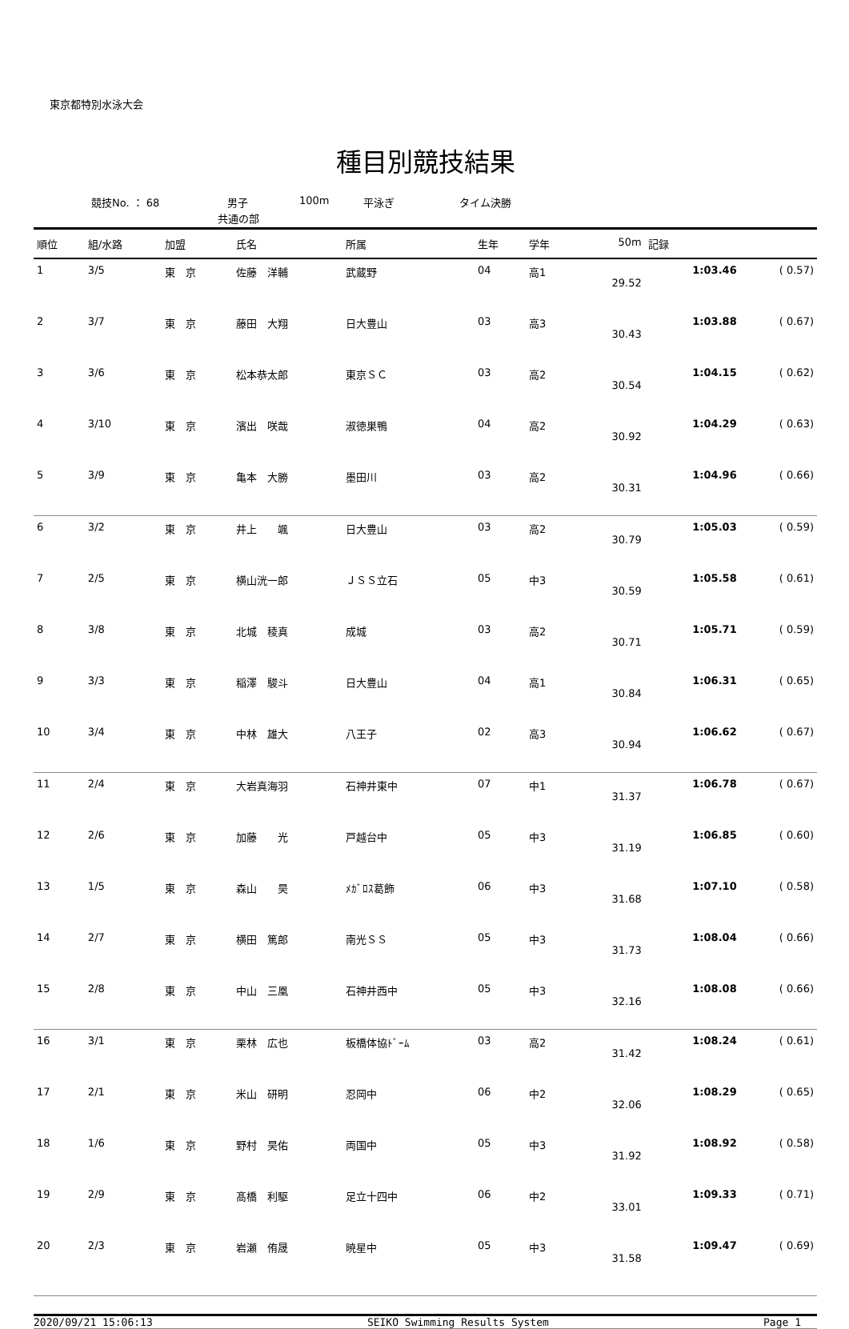東京都特別水泳大会
種目別競技結果
競技No. ： 68 男子 100m 平泳ぎ タイム決勝
共通の部
| 順位 | 組/水路 | 加盟 | 氏名 | 所属 | 生年 | 学年 | 50m | 記録 | |
| --- | --- | --- | --- | --- | --- | --- | --- | --- | --- |
| 1 | 3/5 | 東 京 | 佐藤 洋輔 | 武蔵野 | 04 | 高1 | 29.52 | 1:03.46 | ( 0.57) |
| 2 | 3/7 | 東 京 | 藤田 大翔 | 日大豊山 | 03 | 高3 | 30.43 | 1:03.88 | ( 0.67) |
| 3 | 3/6 | 東 京 | 松本恭太郎 | 東京ＳＣ | 03 | 高2 | 30.54 | 1:04.15 | ( 0.62) |
| 4 | 3/10 | 東 京 | 濱出 咲哉 | 淑徳巣鴨 | 04 | 高2 | 30.92 | 1:04.29 | ( 0.63) |
| 5 | 3/9 | 東 京 | 亀本 大勝 | 墨田川 | 03 | 高2 | 30.31 | 1:04.96 | ( 0.66) |
| 6 | 3/2 | 東 京 | 井上 颯 | 日大豊山 | 03 | 高2 | 30.79 | 1:05.03 | ( 0.59) |
| 7 | 2/5 | 東 京 | 横山洸一郎 | ＪＳＳ立石 | 05 | 中3 | 30.59 | 1:05.58 | ( 0.61) |
| 8 | 3/8 | 東 京 | 北城 稜真 | 成城 | 03 | 高2 | 30.71 | 1:05.71 | ( 0.59) |
| 9 | 3/3 | 東 京 | 稲澤 駿斗 | 日大豊山 | 04 | 高1 | 30.84 | 1:06.31 | ( 0.65) |
| 10 | 3/4 | 東 京 | 中林 雄大 | 八王子 | 02 | 高3 | 30.94 | 1:06.62 | ( 0.67) |
| 11 | 2/4 | 東 京 | 大岩真海羽 | 石神井東中 | 07 | 中1 | 31.37 | 1:06.78 | ( 0.67) |
| 12 | 2/6 | 東 京 | 加藤 光 | 戸越台中 | 05 | 中3 | 31.19 | 1:06.85 | ( 0.60) |
| 13 | 1/5 | 東 京 | 森山 昊 | ﾒｶﾞﾛｽ葛飾 | 06 | 中3 | 31.68 | 1:07.10 | ( 0.58) |
| 14 | 2/7 | 東 京 | 横田 篤郎 | 南光ＳＳ | 05 | 中3 | 31.73 | 1:08.04 | ( 0.66) |
| 15 | 2/8 | 東 京 | 中山 三凰 | 石神井西中 | 05 | 中3 | 32.16 | 1:08.08 | ( 0.66) |
| 16 | 3/1 | 東 京 | 栗林 広也 | 板橋体協ﾄﾞｰﾑ | 03 | 高2 | 31.42 | 1:08.24 | ( 0.61) |
| 17 | 2/1 | 東 京 | 米山 研明 | 忍岡中 | 06 | 中2 | 32.06 | 1:08.29 | ( 0.65) |
| 18 | 1/6 | 東 京 | 野村 昊佑 | 両国中 | 05 | 中3 | 31.92 | 1:08.92 | ( 0.58) |
| 19 | 2/9 | 東 京 | 髙橋 利駆 | 足立十四中 | 06 | 中2 | 33.01 | 1:09.33 | ( 0.71) |
| 20 | 2/3 | 東 京 | 岩瀬 侑晟 | 暁星中 | 05 | 中3 | 31.58 | 1:09.47 | ( 0.69) |
2020/09/21 15:06:13 SEIKO Swimming Results System Page 1